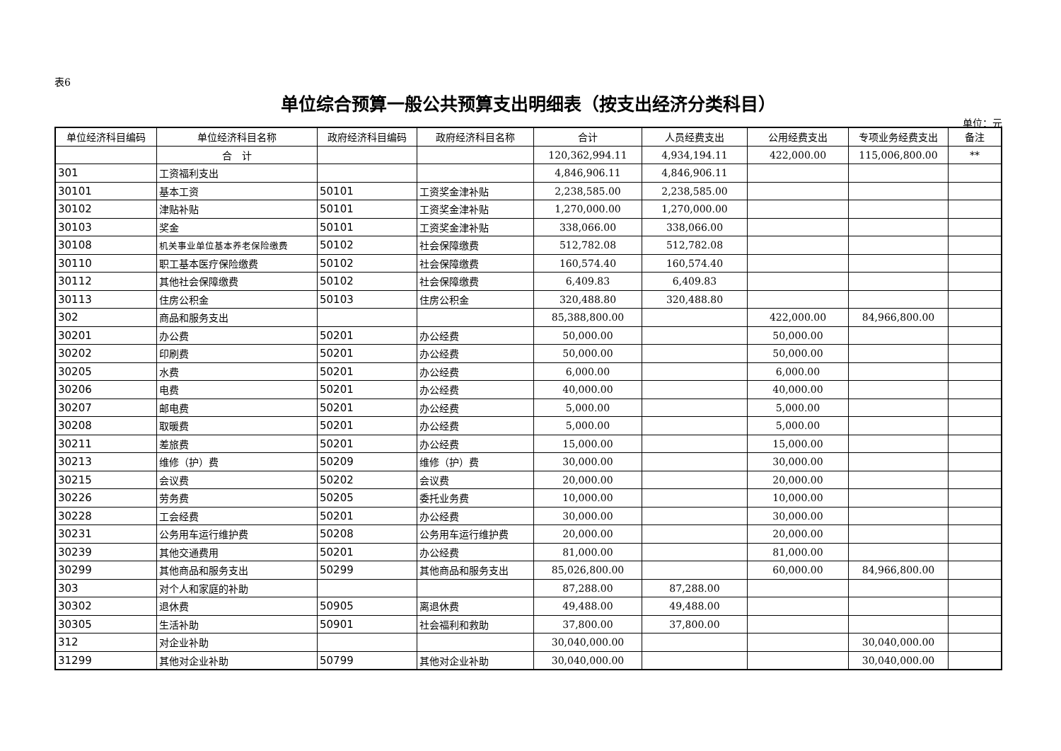表6
单位综合预算一般公共预算支出明细表（按支出经济分类科目）
单位：元
| 单位经济科目编码 | 单位经济科目名称 | 政府经济科目编码 | 政府经济科目名称 | 合计 | 人员经费支出 | 公用经费支出 | 专项业务经费支出 | 备注 |
| --- | --- | --- | --- | --- | --- | --- | --- | --- |
| | 合 计 | | | 120,362,994.11 | 4,934,194.11 | 422,000.00 | 115,006,800.00 | ** |
| 301 | 工资福利支出 | | | 4,846,906.11 | 4,846,906.11 | | | |
| 30101 | 基本工资 | 50101 | 工资奖金津补贴 | 2,238,585.00 | 2,238,585.00 | | | |
| 30102 | 津贴补贴 | 50101 | 工资奖金津补贴 | 1,270,000.00 | 1,270,000.00 | | | |
| 30103 | 奖金 | 50101 | 工资奖金津补贴 | 338,066.00 | 338,066.00 | | | |
| 30108 | 机关事业单位基本养老保险缴费 | 50102 | 社会保障缴费 | 512,782.08 | 512,782.08 | | | |
| 30110 | 职工基本医疗保险缴费 | 50102 | 社会保障缴费 | 160,574.40 | 160,574.40 | | | |
| 30112 | 其他社会保障缴费 | 50102 | 社会保障缴费 | 6,409.83 | 6,409.83 | | | |
| 30113 | 住房公积金 | 50103 | 住房公积金 | 320,488.80 | 320,488.80 | | | |
| 302 | 商品和服务支出 | | | 85,388,800.00 | | 422,000.00 | 84,966,800.00 | |
| 30201 | 办公费 | 50201 | 办公经费 | 50,000.00 | | 50,000.00 | | |
| 30202 | 印刷费 | 50201 | 办公经费 | 50,000.00 | | 50,000.00 | | |
| 30205 | 水费 | 50201 | 办公经费 | 6,000.00 | | 6,000.00 | | |
| 30206 | 电费 | 50201 | 办公经费 | 40,000.00 | | 40,000.00 | | |
| 30207 | 邮电费 | 50201 | 办公经费 | 5,000.00 | | 5,000.00 | | |
| 30208 | 取暖费 | 50201 | 办公经费 | 5,000.00 | | 5,000.00 | | |
| 30211 | 差旅费 | 50201 | 办公经费 | 15,000.00 | | 15,000.00 | | |
| 30213 | 维修（护）费 | 50209 | 维修（护）费 | 30,000.00 | | 30,000.00 | | |
| 30215 | 会议费 | 50202 | 会议费 | 20,000.00 | | 20,000.00 | | |
| 30226 | 劳务费 | 50205 | 委托业务费 | 10,000.00 | | 10,000.00 | | |
| 30228 | 工会经费 | 50201 | 办公经费 | 30,000.00 | | 30,000.00 | | |
| 30231 | 公务用车运行维护费 | 50208 | 公务用车运行维护费 | 20,000.00 | | 20,000.00 | | |
| 30239 | 其他交通费用 | 50201 | 办公经费 | 81,000.00 | | 81,000.00 | | |
| 30299 | 其他商品和服务支出 | 50299 | 其他商品和服务支出 | 85,026,800.00 | | 60,000.00 | 84,966,800.00 | |
| 303 | 对个人和家庭的补助 | | | 87,288.00 | 87,288.00 | | | |
| 30302 | 退休费 | 50905 | 离退休费 | 49,488.00 | 49,488.00 | | | |
| 30305 | 生活补助 | 50901 | 社会福利和救助 | 37,800.00 | 37,800.00 | | | |
| 312 | 对企业补助 | | | 30,040,000.00 | | | 30,040,000.00 | |
| 31299 | 其他对企业补助 | 50799 | 其他对企业补助 | 30,040,000.00 | | | 30,040,000.00 | |